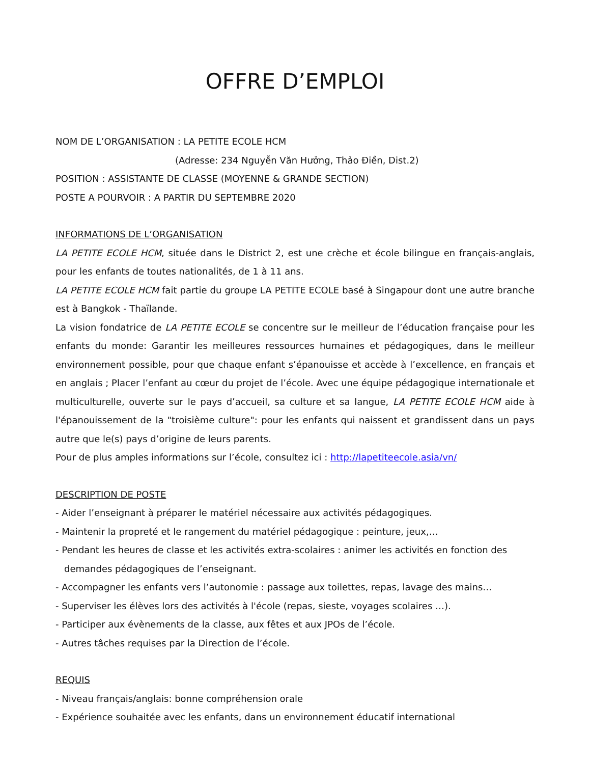OFFRE D’EMPLOI
NOM DE L’ORGANISATION : LA PETITE ECOLE HCM
(Adresse: 234 Nguyễn Văn Hưởng, Thảo Điền, Dist.2)
POSITION : ASSISTANTE DE CLASSE (MOYENNE & GRANDE SECTION)
POSTE A POURVOIR : A PARTIR DU SEPTEMBRE 2020
INFORMATIONS DE L’ORGANISATION
LA PETITE ECOLE HCM, située dans le District 2, est une crèche et école bilingue en français-anglais, pour les enfants de toutes nationalités, de 1 à 11 ans.
LA PETITE ECOLE HCM fait partie du groupe LA PETITE ECOLE basé à Singapour dont une autre branche est à Bangkok - Thaïlande.
La vision fondatrice de LA PETITE ECOLE se concentre sur le meilleur de l’éducation française pour les enfants du monde: Garantir les meilleures ressources humaines et pédagogiques, dans le meilleur environnement possible, pour que chaque enfant s’épanouisse et accède à l’excellence, en français et en anglais ; Placer l’enfant au cœur du projet de l’école. Avec une équipe pédagogique internationale et multiculturelle, ouverte sur le pays d’accueil, sa culture et sa langue, LA PETITE ECOLE HCM aide à l'épanouissement de la "troisième culture": pour les enfants qui naissent et grandissent dans un pays autre que le(s) pays d’origine de leurs parents.
Pour de plus amples informations sur l’école, consultez ici : http://lapetiteecole.asia/vn/
DESCRIPTION DE POSTE
- Aider l’enseignant à préparer le matériel nécessaire aux activités pédagogiques.
- Maintenir la propreté et le rangement du matériel pédagogique : peinture, jeux,…
- Pendant les heures de classe et les activités extra-scolaires : animer les activités en fonction des demandes pédagogiques de l’enseignant.
- Accompagner les enfants vers l’autonomie : passage aux toilettes, repas, lavage des mains…
- Superviser les élèves lors des activités à l'école (repas, sieste, voyages scolaires …).
- Participer aux évènements de la classe, aux fêtes et aux JPOs de l’école.
- Autres tâches requises par la Direction de l’école.
REQUIS
- Niveau français/anglais: bonne compréhension orale
- Expérience souhaitée avec les enfants, dans un environnement éducatif international